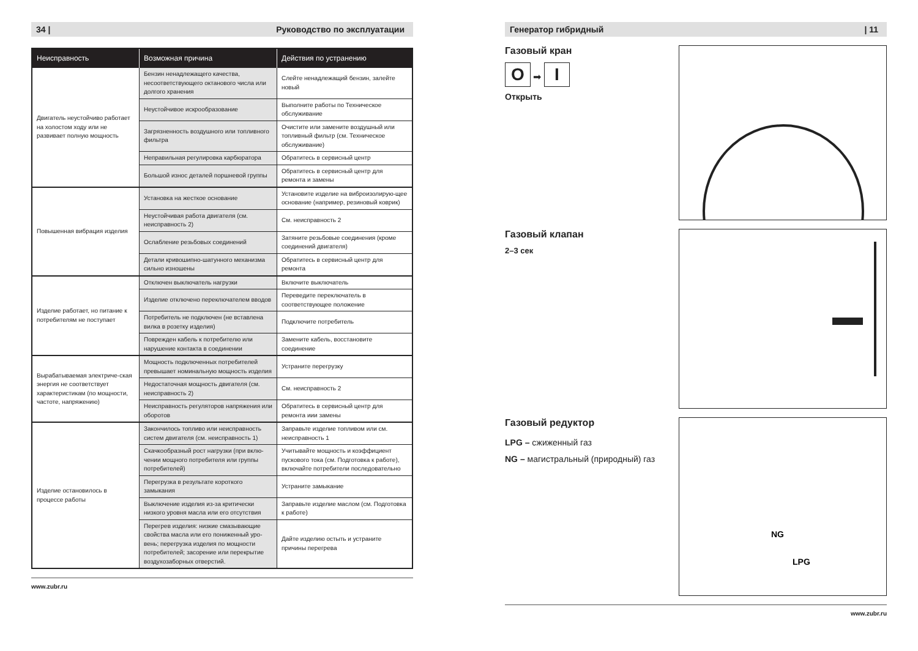34 | Руководство по эксплуатации
| Неисправность | Возможная причина | Действия по устранению |
| --- | --- | --- |
| Двигатель неустойчиво работает на холостом ходу или не развивает полную мощность | Бензин ненадлежащего качества, несоответствующего октанового числа или долгого хранения | Слейте ненадлежащий бензин, залейте новый |
| | Неустойчивое искрообразование | Выполните работы по Техническое обслуживание |
| | Загрязненность воздушного или топливного фильтра | Очистите или замените воздушный или топливный фильтр (см. Техническое обслуживание) |
| | Неправильная регулировка карбюратора | Обратитесь в сервисный центр |
| | Большой износ деталей поршневой группы | Обратитесь в сервисный центр для ремонта и замены |
| Повышенная вибрация изделия | Установка на жесткое основание | Установите изделие на виброизолирую-щее основание (например, резиновый коврик) |
| | Неустойчивая работа двигателя (см. неисправность 2) | См. неисправность 2 |
| | Ослабление резьбовых соединений | Затяните резьбовые соединения (кроме соединений двигателя) |
| | Детали кривошипно-шатунного механизма сильно изношены | Обратитесь в сервисный центр для ремонта |
| Изделие работает, но питание к потребителям не поступает | Отключен выключатель нагрузки | Включите выключатель |
| | Изделие отключено переключателем вводов | Переведите переключатель в соответствующее положение |
| | Потребитель не подключен (не вставлена вилка в розетку изделия) | Подключите потребитель |
| | Поврежден кабель к потребителю или нарушение контакта в соединении | Замените кабель, восстановите соединение |
| Вырабатываемая электриче-ская энергия не соответствует характеристикам (по мощности, частоте, напряжению) | Мощность подключенных потребителей превышает номинальную мощность изделия | Устраните перегрузку |
| | Недостаточная мощность двигателя (см. неисправность 2) | См. неисправность 2 |
| | Неисправность регуляторов напряжения или оборотов | Обратитесь в сервисный центр для ремонта иии замены |
| Изделие остановилось в процессе работы | Закончилось топливо или неисправность систем двигателя (см. неисправность 1) | Заправьте изделие топливом или см. неисправность 1 |
| | Скачкообразный рост нагрузки (при вклю-чении мощного потребителя или группы потребителей) | Учитывайте мощность и коэффициент пускового тока (см. Подготовка к работе), включайте потребители последовательно |
| | Перегрузка в результате короткого замыкания | Устраните замыкание |
| | Выключение изделия из-за критически низкого уровня масла или его отсутствия | Заправьте изделие маслом (см. Подготовка к работе) |
| | Перегрев изделия: низкие смазывающие свойства масла или его пониженный уро-вень; перегрузка изделия по мощности потребителей; засорение или перекрытие воздухозаборных отверстий. | Дайте изделию остыть и устраните причины перегрева |
www.zubr.ru
Генератор гибридный | 11
Газовый кран
O ➡ I
Открыть
Газовый клапан
2–3 сек
Газовый редуктор
LPG – сжиженный газ
NG – магистральный (природный) газ
NG
LPG
www.zubr.ru